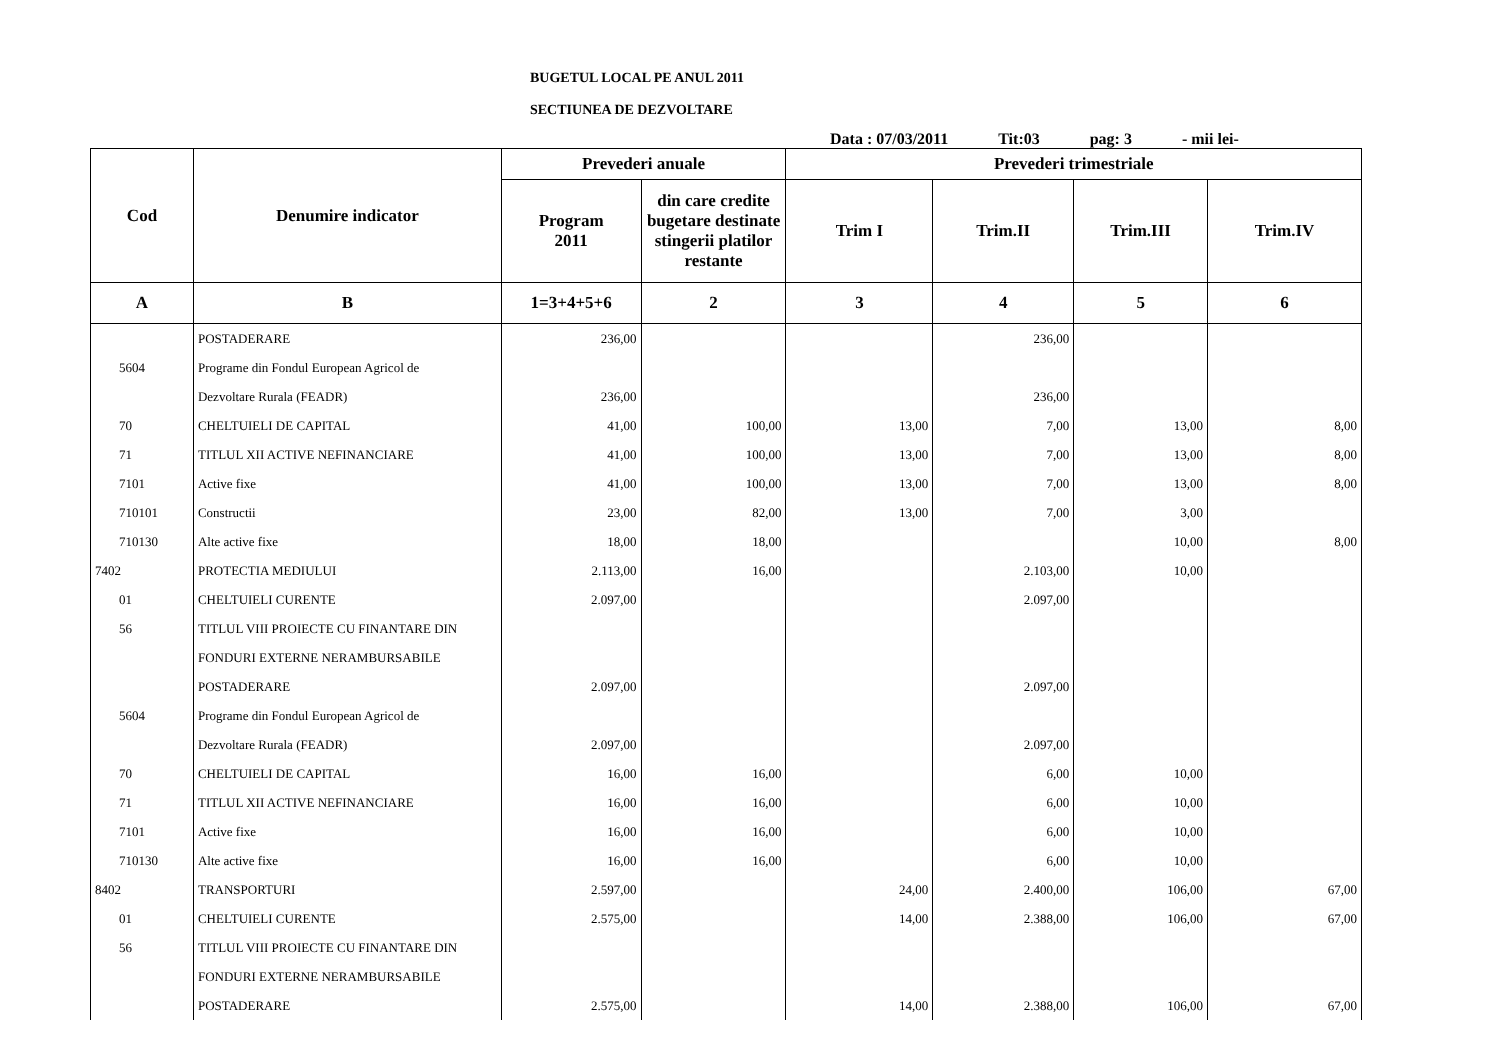BUGETUL LOCAL PE ANUL 2011
SECTIUNEA DE DEZVOLTARE
Data : 07/03/2011 Tit:03 pag: 3 - mii lei-
| Cod | Denumire indicator | Prevederi anuale | | Prevederi trimestriale | | | |
| --- | --- | --- | --- | --- | --- | --- | --- |
| | | Program 2011 | din care credite bugetare destinate stingerii platilor restante | Trim I | Trim.II | Trim.III | Trim.IV |
| A | B | 1=3+4+5+6 | 2 | 3 | 4 | 5 | 6 |
| | POSTADERARE | 236,00 | | | 236,00 | | |
| 5604 | Programe din Fondul European Agricol de | | | | | | |
| | Dezvoltare Rurala (FEADR) | 236,00 | | | 236,00 | | |
| 70 | CHELTUIELI DE CAPITAL | 41,00 | 100,00 | 13,00 | 7,00 | 13,00 | 8,00 |
| 71 | TITLUL XII ACTIVE NEFINANCIARE | 41,00 | 100,00 | 13,00 | 7,00 | 13,00 | 8,00 |
| 7101 | Active fixe | 41,00 | 100,00 | 13,00 | 7,00 | 13,00 | 8,00 |
| 710101 | Constructii | 23,00 | 82,00 | 13,00 | 7,00 | 3,00 | |
| 710130 | Alte active fixe | 18,00 | 18,00 | | | 10,00 | 8,00 |
| 7402 | PROTECTIA MEDIULUI | 2.113,00 | 16,00 | | 2.103,00 | 10,00 | |
| 01 | CHELTUIELI CURENTE | 2.097,00 | | | 2.097,00 | | |
| 56 | TITLUL VIII PROIECTE CU FINANTARE DIN | | | | | | |
| | FONDURI EXTERNE NERAMBURSABILE | | | | | | |
| | POSTADERARE | 2.097,00 | | | 2.097,00 | | |
| 5604 | Programe din Fondul European Agricol de | | | | | | |
| | Dezvoltare Rurala (FEADR) | 2.097,00 | | | 2.097,00 | | |
| 70 | CHELTUIELI DE CAPITAL | 16,00 | 16,00 | | 6,00 | 10,00 | |
| 71 | TITLUL XII ACTIVE NEFINANCIARE | 16,00 | 16,00 | | 6,00 | 10,00 | |
| 7101 | Active fixe | 16,00 | 16,00 | | 6,00 | 10,00 | |
| 710130 | Alte active fixe | 16,00 | 16,00 | | 6,00 | 10,00 | |
| 8402 | TRANSPORTURI | 2.597,00 | | 24,00 | 2.400,00 | 106,00 | 67,00 |
| 01 | CHELTUIELI CURENTE | 2.575,00 | | 14,00 | 2.388,00 | 106,00 | 67,00 |
| 56 | TITLUL VIII PROIECTE CU FINANTARE DIN | | | | | | |
| | FONDURI EXTERNE NERAMBURSABILE | | | | | | |
| | POSTADERARE | 2.575,00 | | 14,00 | 2.388,00 | 106,00 | 67,00 |